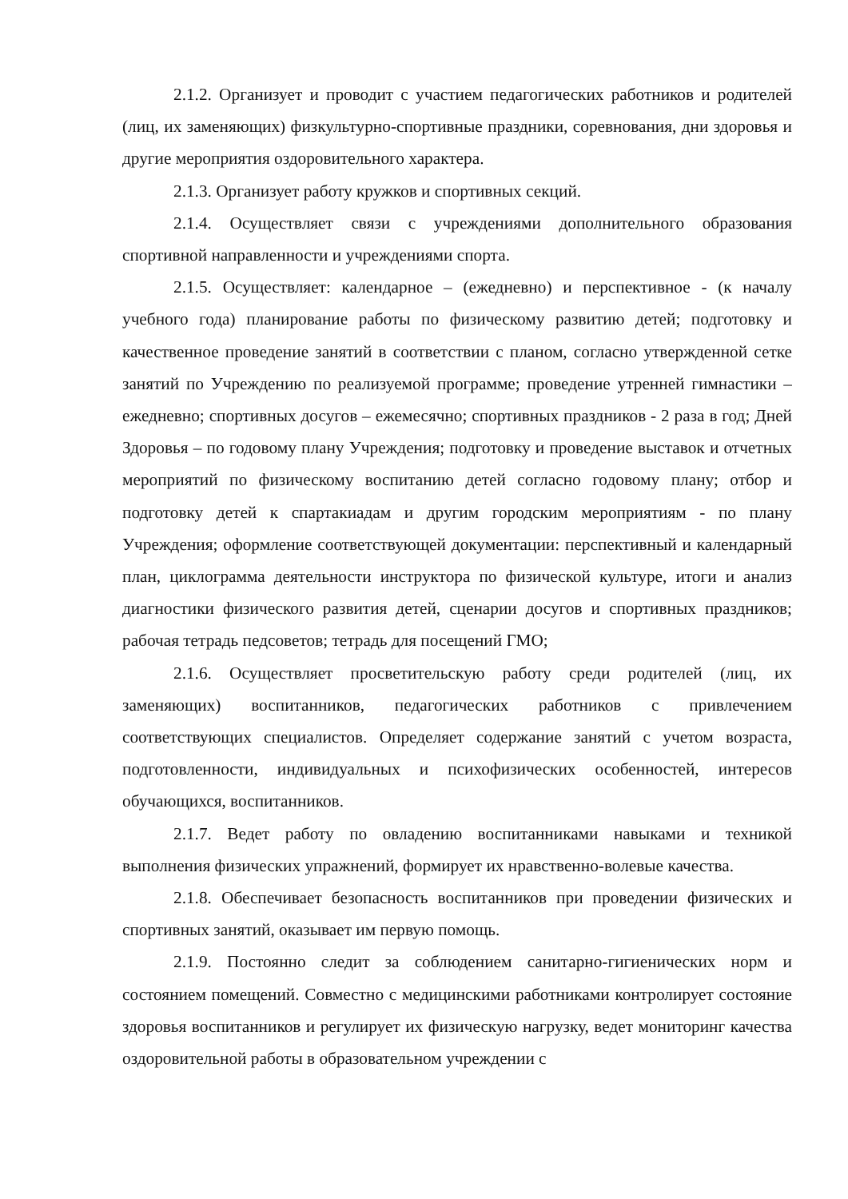2.1.2. Организует и проводит с участием педагогических работников и родителей (лиц, их заменяющих) физкультурно-спортивные праздники, соревнования, дни здоровья и другие мероприятия оздоровительного характера.
2.1.3. Организует работу кружков и спортивных секций.
2.1.4. Осуществляет связи с учреждениями дополнительного образования спортивной направленности и учреждениями спорта.
2.1.5. Осуществляет: календарное – (ежедневно) и перспективное - (к началу учебного года) планирование работы по физическому развитию детей; подготовку и качественное проведение занятий в соответствии с планом, согласно утвержденной сетке занятий по Учреждению по реализуемой программе; проведение утренней гимнастики – ежедневно; спортивных досугов – ежемесячно; спортивных праздников - 2 раза в год; Дней Здоровья – по годовому плану Учреждения; подготовку и проведение выставок и отчетных мероприятий по физическому воспитанию детей согласно годовому плану; отбор и подготовку детей к спартакиадам и другим городским мероприятиям - по плану Учреждения; оформление соответствующей документации: перспективный и календарный план, циклограмма деятельности инструктора по физической культуре, итоги и анализ диагностики физического развития детей, сценарии досугов и спортивных праздников; рабочая тетрадь педсоветов; тетрадь для посещений ГМО;
2.1.6. Осуществляет просветительскую работу среди родителей (лиц, их заменяющих) воспитанников, педагогических работников с привлечением соответствующих специалистов. Определяет содержание занятий с учетом возраста, подготовленности, индивидуальных и психофизических особенностей, интересов обучающихся, воспитанников.
2.1.7. Ведет работу по овладению воспитанниками навыками и техникой выполнения физических упражнений, формирует их нравственно-волевые качества.
2.1.8. Обеспечивает безопасность воспитанников при проведении физических и спортивных занятий, оказывает им первую помощь.
2.1.9. Постоянно следит за соблюдением санитарно-гигиенических норм и состоянием помещений. Совместно с медицинскими работниками контролирует состояние здоровья воспитанников и регулирует их физическую нагрузку, ведет мониторинг качества оздоровительной работы в образовательном учреждении с